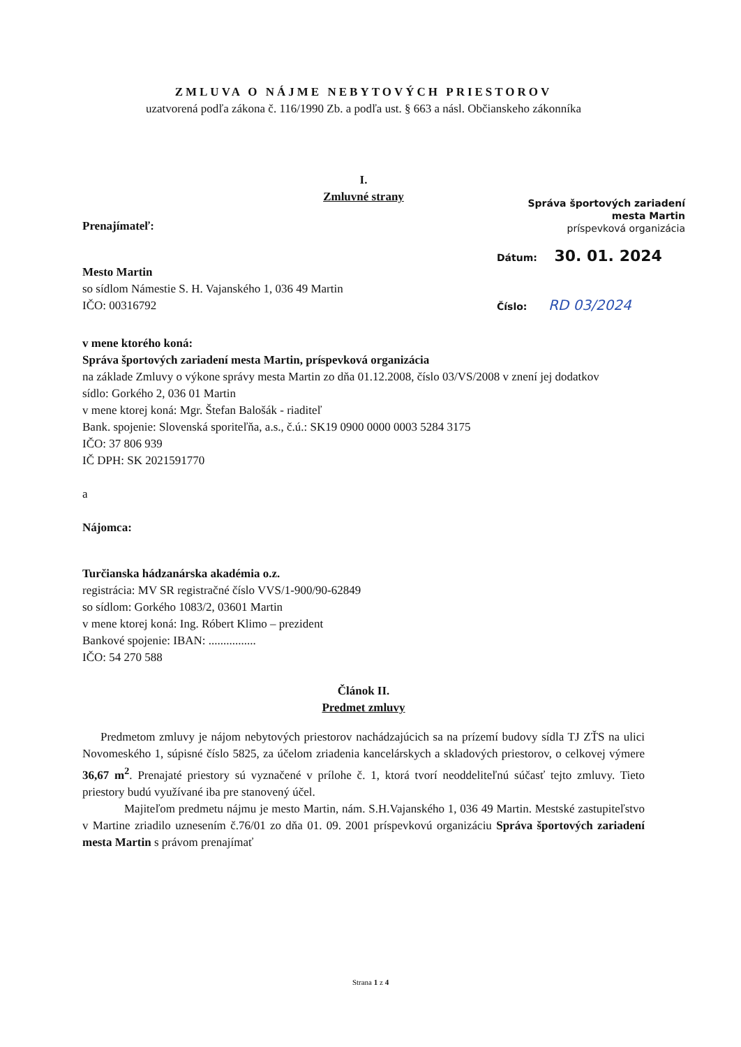ZMLUVA O NÁJME NEBYTOVÝCH PRIESTOROV
uzatvorená podľa zákona č. 116/1990 Zb. a podľa ust. § 663 a násl. Občianskeho zákonníka
I.
Zmluvné strany
Prenajímateľ:
Mesto Martin
so sídlom Námestie S. H. Vajanského 1, 036 49 Martin
IČO: 00316792
v mene ktorého koná:
Správa športových zariadení mesta Martin, príspevková organizácia
na základe Zmluvy o výkone správy mesta Martin zo dňa 01.12.2008, číslo 03/VS/2008 v znení jej dodatkov
sídlo: Gorkého 2, 036 01 Martin
v mene ktorej koná: Mgr. Štefan Balošák - riaditeľ
Bank. spojenie: Slovenská sporiteľňa, a.s., č.ú.: SK19 0900 0000 0003 5284 3175
IČO: 37 806 939
IČ DPH: SK 2021591770
a
Nájomca:
Turčianska hádzanárska akadémia o.z.
registrácia: MV SR registračné číslo VVS/1-900/90-62849
so sídlom: Gorkého 1083/2, 03601 Martin
v mene ktorej koná: Ing. Róbert Klimo – prezident
Bankové spojenie: IBAN: ................
IČO: 54 270 588
Článok II.
Predmet zmluvy
Predmetom zmluvy je nájom nebytových priestorov nachádzajúcich sa na prízemí budovy sídla TJ ZŤS na ulici Novomeského 1, súpisné číslo 5825, za účelom zriadenia kancelárskych a skladových priestorov, o celkovej výmere 36,67 m<sup>2</sup>. Prenajaté priestory sú vyznačené v prílohe č. 1, ktorá tvorí neoddeliteľnú súčasť tejto zmluvy. Tieto priestory budú využívané iba pre stanovený účel.
Majiteľom predmetu nájmu je mesto Martin, nám. S.H.Vajanského 1, 036 49 Martin. Mestské zastupiteľstvo v Martine zriadilo uznesením č.76/01 zo dňa 01. 09. 2001 príspevkovú organizáciu Správa športových zariadení mesta Martin s právom prenajímať
Správa športových zariadení
mesta Martin
príspevková organizácia
Dátum: 30. 01. 2024
Číslo: RD 03/2024
Strana 1 z 4